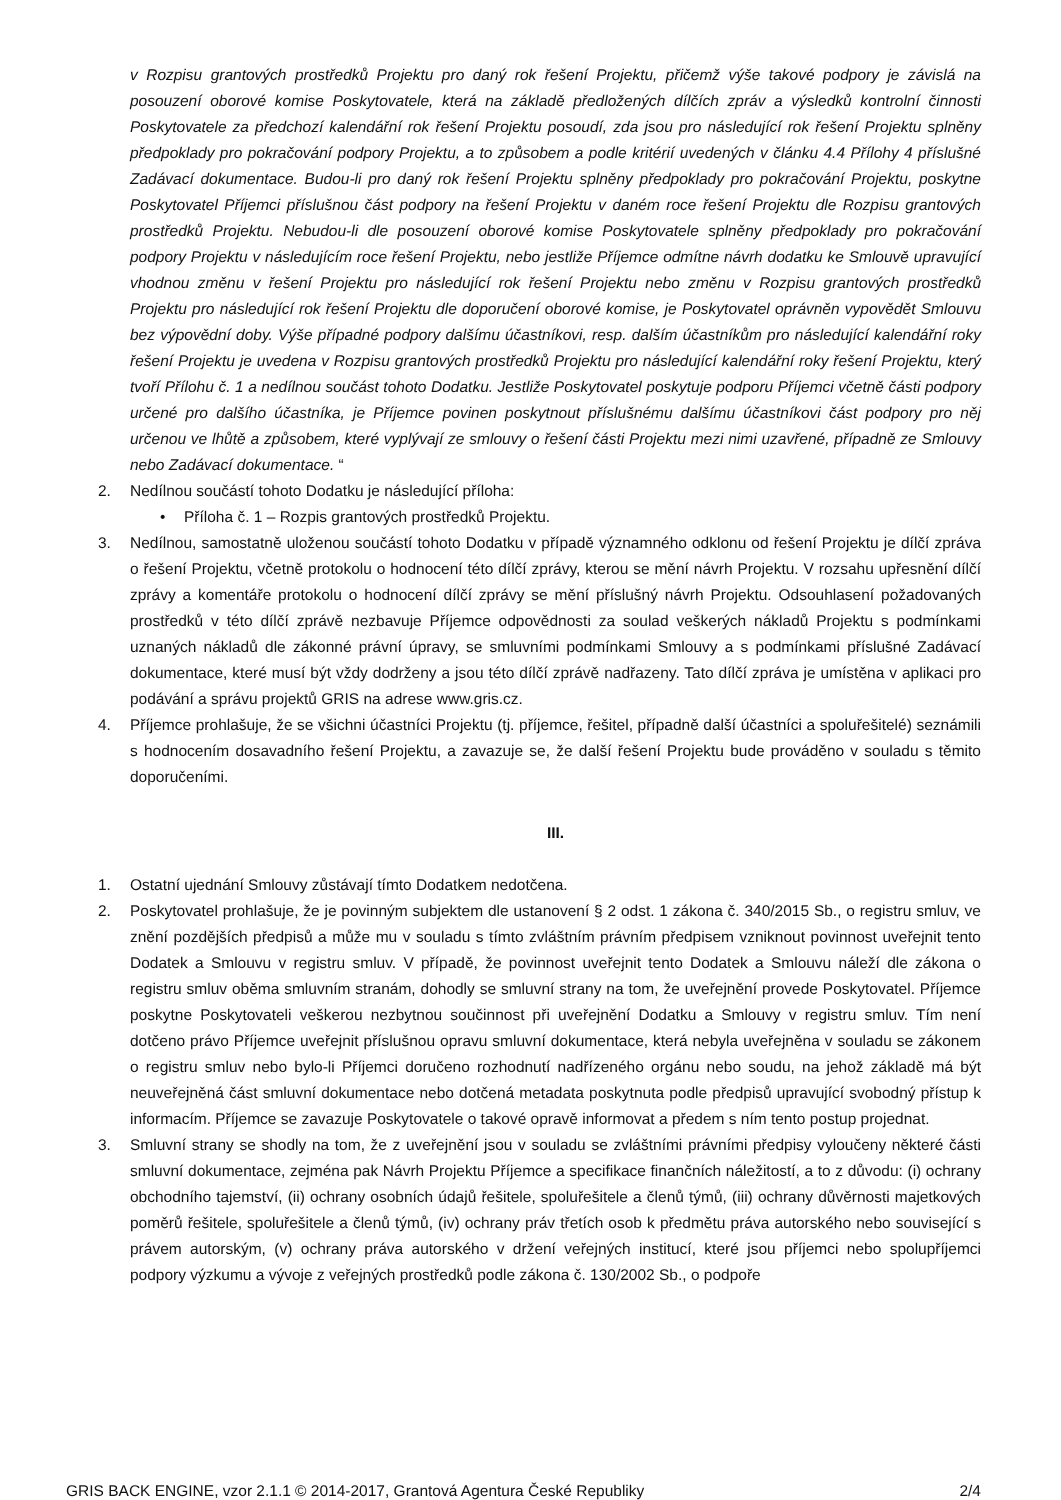v Rozpisu grantových prostředků Projektu pro daný rok řešení Projektu, přičemž výše takové podpory je závislá na posouzení oborové komise Poskytovatele, která na základě předložených dílčích zpráv a výsledků kontrolní činnosti Poskytovatele za předchozí kalendářní rok řešení Projektu posoudí, zda jsou pro následující rok řešení Projektu splněny předpoklady pro pokračování podpory Projektu, a to způsobem a podle kritérií uvedených v článku 4.4 Přílohy 4 příslušné Zadávací dokumentace. Budou-li pro daný rok řešení Projektu splněny předpoklady pro pokračování Projektu, poskytne Poskytovatel Příjemci příslušnou část podpory na řešení Projektu v daném roce řešení Projektu dle Rozpisu grantových prostředků Projektu. Nebudou-li dle posouzení oborové komise Poskytovatele splněny předpoklady pro pokračování podpory Projektu v následujícím roce řešení Projektu, nebo jestliže Příjemce odmítne návrh dodatku ke Smlouvě upravující vhodnou změnu v řešení Projektu pro následující rok řešení Projektu nebo změnu v Rozpisu grantových prostředků Projektu pro následující rok řešení Projektu dle doporučení oborové komise, je Poskytovatel oprávněn vypovědět Smlouvu bez výpovědní doby. Výše případné podpory dalšímu účastníkovi, resp. dalším účastníkům pro následující kalendářní roky řešení Projektu je uvedena v Rozpisu grantových prostředků Projektu pro následující kalendářní roky řešení Projektu, který tvoří Přílohu č. 1 a nedílnou součást tohoto Dodatku. Jestliže Poskytovatel poskytuje podporu Příjemci včetně části podpory určené pro dalšího účastníka, je Příjemce povinen poskytnout příslušnému dalšímu účastníkovi část podpory pro něj určenou ve lhůtě a způsobem, které vyplývají ze smlouvy o řešení části Projektu mezi nimi uzavřené, případně ze Smlouvy nebo Zadávací dokumentace. “
2. Nedílnou součástí tohoto Dodatku je následující příloha:
• Příloha č. 1 – Rozpis grantových prostředků Projektu.
3. Nedílnou, samostatně uloženou součástí tohoto Dodatku v případě významného odklonu od řešení Projektu je dílčí zpráva o řešení Projektu, včetně protokolu o hodnocení této dílčí zprávy, kterou se mění návrh Projektu. V rozsahu upřesnění dílčí zprávy a komentáře protokolu o hodnocení dílčí zprávy se mění příslušný návrh Projektu. Odsouhlasení požadovaných prostředků v této dílčí zprávě nezbavuje Příjemce odpovědnosti za soulad veškerých nákladů Projektu s podmínkami uznaných nákladů dle zákonné právní úpravy, se smluvními podmínkami Smlouvy a s podmínkami příslušné Zadávací dokumentace, které musí být vždy dodrženy a jsou této dílčí zprávě nadřazeny. Tato dílčí zpráva je umístěna v aplikaci pro podávání a správu projektů GRIS na adrese www.gris.cz.
4. Příjemce prohlašuje, že se všichni účastníci Projektu (tj. příjemce, řešitel, případně další účastníci a spoluřešitelé) seznámili s hodnocením dosavadního řešení Projektu, a zavazuje se, že další řešení Projektu bude prováděno v souladu s těmito doporučeními.
III.
1. Ostatní ujednání Smlouvy zůstávají tímto Dodatkem nedotčena.
2. Poskytovatel prohlašuje, že je povinným subjektem dle ustanovení § 2 odst. 1 zákona č. 340/2015 Sb., o registru smluv, ve znění pozdějších předpisů a může mu v souladu s tímto zvláštním právním předpisem vzniknout povinnost uveřejnit tento Dodatek a Smlouvu v registru smluv. V případě, že povinnost uveřejnit tento Dodatek a Smlouvu náleží dle zákona o registru smluv oběma smluvním stranám, dohodly se smluvní strany na tom, že uveřejnění provede Poskytovatel. Příjemce poskytne Poskytovateli veškerou nezbytnou součinnost při uveřejnění Dodatku a Smlouvy v registru smluv. Tím není dotčeno právo Příjemce uveřejnit příslušnou opravu smluvní dokumentace, která nebyla uveřejněna v souladu se zákonem o registru smluv nebo bylo-li Příjemci doručeno rozhodnutí nadřízeného orgánu nebo soudu, na jehož základě má být neuveřejněná část smluvní dokumentace nebo dotčená metadata poskytnuta podle předpisů upravující svobodný přístup k informacím. Příjemce se zavazuje Poskytovatele o takové opravě informovat a předem s ním tento postup projednat.
3. Smluvní strany se shodly na tom, že z uveřejnění jsou v souladu se zvláštními právními předpisy vyloučeny některé části smluvní dokumentace, zejména pak Návrh Projektu Příjemce a specifikace finančních náležitostí, a to z důvodu: (i) ochrany obchodního tajemství, (ii) ochrany osobních údajů řešitele, spoluřešitele a členů týmů, (iii) ochrany důvěrnosti majetkových poměrů řešitele, spoluřešitele a členů týmů, (iv) ochrany práv třetích osob k předmětu práva autorského nebo související s právem autorským, (v) ochrany práva autorského v držení veřejných institucí, které jsou příjemci nebo spolupříjemci podpory výzkumu a vývoje z veřejných prostředků podle zákona č. 130/2002 Sb., o podpoře
GRIS BACK ENGINE, vzor 2.1.1 © 2014-2017, Grantová Agentura České Republiky 2/4